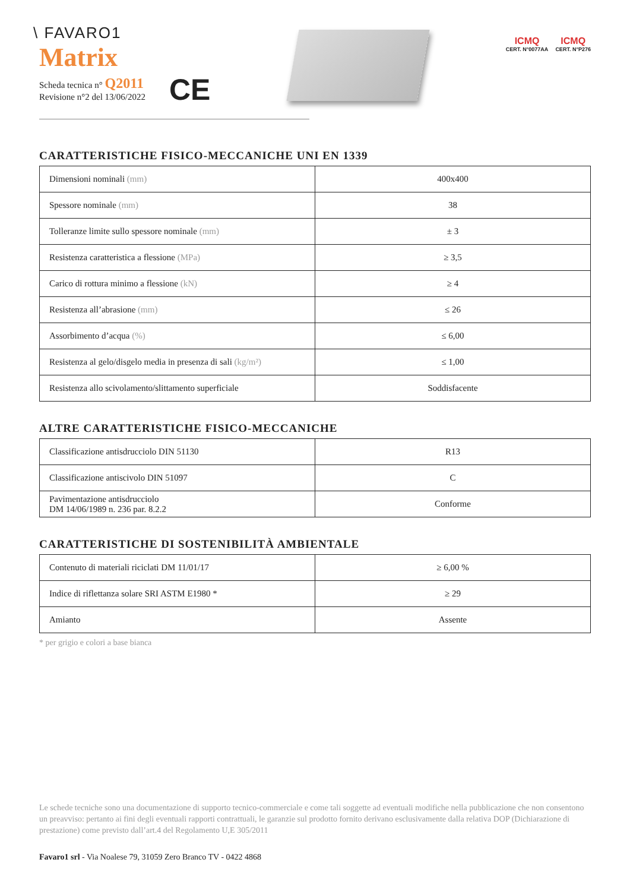\ FAVARO1
Matrix
Scheda tecnica n° Q2011
Revisione n°2 del 13/06/2022
CE
ICMQ
CERT. N°0077AA
ICMQ
CERT. N°P276
CARATTERISTICHE FISICO-MECCANICHE UNI EN 1339
| Dimensioni nominali (mm) | 400x400 |
| Spessore nominale (mm) | 38 |
| Tolleranze limite sullo spessore nominale (mm) | ± 3 |
| Resistenza caratteristica a flessione (MPa) | ≥ 3,5 |
| Carico di rottura minimo a flessione (kN) | ≥ 4 |
| Resistenza all’abrasione (mm) | ≤ 26 |
| Assorbimento d’acqua (%) | ≤ 6,00 |
| Resistenza al gelo/disgelo media in presenza di sali (kg/m²) | ≤ 1,00 |
| Resistenza allo scivolamento/slittamento superficiale | Soddisfacente |
ALTRE CARATTERISTICHE FISICO-MECCANICHE
| Classificazione antisdrucciolo DIN 51130 | R13 |
| Classificazione antiscivolo DIN 51097 | C |
| Pavimentazione antisdrucciolo DM 14/06/1989 n. 236 par. 8.2.2 | Conforme |
CARATTERISTICHE DI SOSTENIBILITÀ AMBIENTALE
| Contenuto di materiali riciclati DM 11/01/17 | ≥ 6,00 % |
| Indice di riflettanza solare SRI ASTM E1980 * | ≥ 29 |
| Amianto | Assente |
* per grigio e colori a base bianca
Le schede tecniche sono una documentazione di supporto tecnico-commerciale e come tali soggette ad eventuali modifiche nella pubblicazione che non consentono un preavviso: pertanto ai fini degli eventuali rapporti contrattuali, le garanzie sul prodotto fornito derivano esclusivamente dalla relativa DOP (Dichiarazione di prestazione) come previsto dall’art.4 del Regolamento U,E 305/2011
Favaro1 srl - Via Noalese 79, 31059 Zero Branco TV - 0422 4868